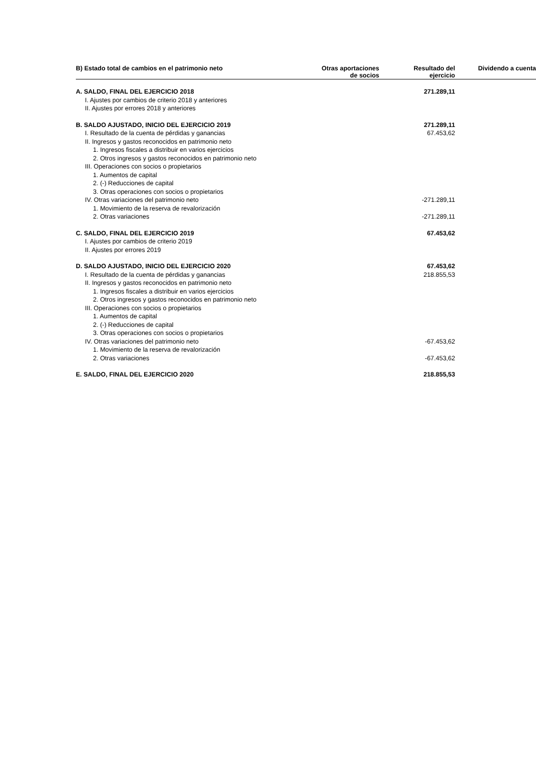| B) Estado total de cambios en el patrimonio neto | Otras aportaciones de socios | Resultado del ejercicio | Dividendo a cuenta |
| --- | --- | --- | --- |
| A. SALDO, FINAL DEL EJERCICIO 2018 | | 271.289,11 | |
| I. Ajustes por cambios de criterio 2018 y anteriores | | | |
| II. Ajustes por errores 2018 y anteriores | | | |
| B. SALDO AJUSTADO, INICIO DEL EJERCICIO 2019 | | 271.289,11 | |
| I. Resultado de la cuenta de pérdidas y ganancias | | 67.453,62 | |
| II. Ingresos y gastos reconocidos en patrimonio neto | | | |
| 1. Ingresos fiscales a distribuir en varios ejercicios | | | |
| 2. Otros ingresos y gastos reconocidos en patrimonio neto | | | |
| III. Operaciones con socios o propietarios | | | |
| 1. Aumentos de capital | | | |
| 2. (-) Reducciones de capital | | | |
| 3. Otras operaciones con socios o propietarios | | | |
| IV. Otras variaciones del patrimonio neto | | -271.289,11 | |
| 1. Movimiento de la reserva de revalorización | | | |
| 2. Otras variaciones | | -271.289,11 | |
| C. SALDO, FINAL DEL EJERCICIO 2019 | | 67.453,62 | |
| I. Ajustes por cambios de criterio 2019 | | | |
| II. Ajustes por errores 2019 | | | |
| D. SALDO AJUSTADO, INICIO DEL EJERCICIO 2020 | | 67.453,62 | |
| I. Resultado de la cuenta de pérdidas y ganancias | | 218.855,53 | |
| II. Ingresos y gastos reconocidos en patrimonio neto | | | |
| 1. Ingresos fiscales a distribuir en varios ejercicios | | | |
| 2. Otros ingresos y gastos reconocidos en patrimonio neto | | | |
| III. Operaciones con socios o propietarios | | | |
| 1. Aumentos de capital | | | |
| 2. (-) Reducciones de capital | | | |
| 3. Otras operaciones con socios o propietarios | | | |
| IV. Otras variaciones del patrimonio neto | | -67.453,62 | |
| 1. Movimiento de la reserva de revalorización | | | |
| 2. Otras variaciones | | -67.453,62 | |
| E. SALDO, FINAL DEL EJERCICIO 2020 | | 218.855,53 | |